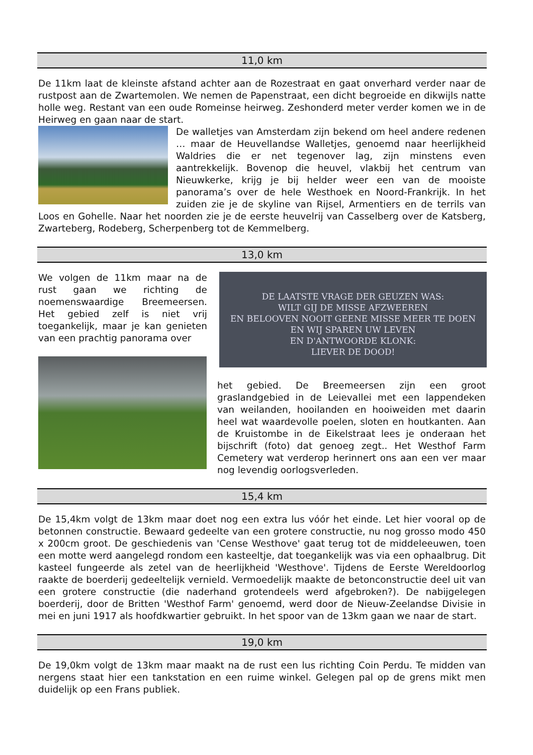11,0 km
De 11km laat de kleinste afstand achter aan de Rozestraat en gaat onverhard verder naar de rustpost aan de Zwartemolen. We nemen de Papenstraat, een dicht begroeide en dikwijls natte holle weg. Restant van een oude Romeinse heirweg. Zeshonderd meter verder komen we in de Heirweg en gaan naar de start.
De walletjes van Amsterdam zijn bekend om heel andere redenen … maar de Heuvellandse Walletjes, genoemd naar heerlijkheid Waldries die er net tegenover lag, zijn minstens even aantrekkelijk. Bovenop die heuvel, vlakbij het centrum van Nieuwkerke, krijg je bij helder weer een van de mooiste panorama’s over de hele Westhoek en Noord-Frankrijk. In het zuiden zie je de skyline van Rijsel, Armentiers en de terrils van Loos en Gohelle. Naar het noorden zie je de eerste heuvelrij van Casselberg over de Katsberg, Zwarteberg, Rodeberg, Scherpenberg tot de Kemmelberg.
13,0 km
We volgen de 11km maar na de rust gaan we richting de noemenswaardige Breemeersen. Het gebied zelf is niet vrij toegankelijk, maar je kan genieten van een prachtig panorama over
DE LAATSTE VRAGE DER GEUZEN WAS:
WILT GIJ DE MISSE AFZWEEREN
EN BELOOVEN NOOIT GEENE MISSE MEER TE DOEN
EN WIJ SPAREN UW LEVEN
EN D'ANTWOORDE KLONK:
LIEVER DE DOOD!
het gebied. De Breemeersen zijn een groot graslandgebied in de Leievallei met een lappendeken van weilanden, hooilanden en hooiweiden met daarin heel wat waardevolle poelen, sloten en houtkanten. Aan de Kruistombe in de Eikelstraat lees je onderaan het bijschrift (foto) dat genoeg zegt.. Het Westhof Farm Cemetery wat verderop herinnert ons aan een ver maar nog levendig oorlogsverleden.
15,4 km
De 15,4km volgt de 13km maar doet nog een extra lus vóór het einde. Let hier vooral op de betonnen constructie. Bewaard gedeelte van een grotere constructie, nu nog grosso modo 450 x 200cm groot. De geschiedenis van 'Cense Westhove' gaat terug tot de middeleeuwen, toen een motte werd aangelegd rondom een kasteeltje, dat toegankelijk was via een ophaalbrug. Dit kasteel fungeerde als zetel van de heerlijkheid 'Westhove'. Tijdens de Eerste Wereldoorlog raakte de boerderij gedeeltelijk vernield. Vermoedelijk maakte de betonconstructie deel uit van een grotere constructie (die naderhand grotendeels werd afgebroken?). De nabijgelegen boerderij, door de Britten 'Westhof Farm' genoemd, werd door de Nieuw-Zeelandse Divisie in mei en juni 1917 als hoofdkwartier gebruikt. In het spoor van de 13km gaan we naar de start.
19,0 km
De 19,0km volgt de 13km maar maakt na de rust een lus richting Coin Perdu. Te midden van nergens staat hier een tankstation en een ruime winkel. Gelegen pal op de grens mikt men duidelijk op een Frans publiek.